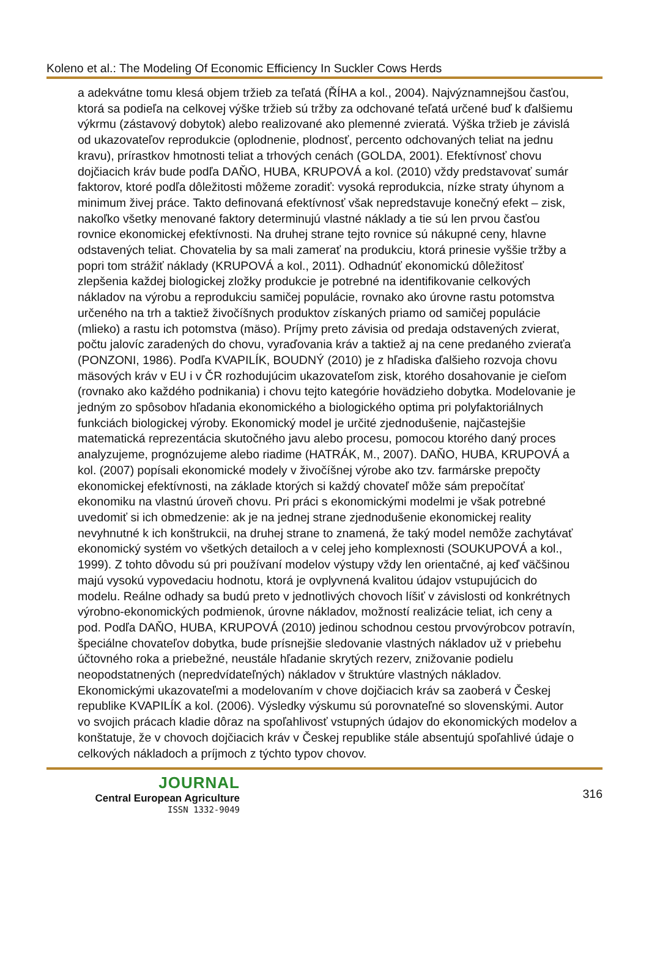Koleno et al.: The Modeling Of Economic Efficiency In Suckler Cows Herds
a adekvátne tomu klesá objem tržieb za teľatá (ŘÍHA a kol., 2004). Najvýznamnejšou časťou, ktorá sa podieľa na celkovej výške tržieb sú tržby za odchované teľatá určené buď k ďalšiemu výkrmu (zástavový dobytok) alebo realizované ako plemenné zvieratá. Výška tržieb je závislá od ukazovateľov reprodukcie (oplodnenie, plodnosť, percento odchovaných teliat na jednu kravu), prírastkov hmotnosti teliat a trhových cenách (GOLDA, 2001). Efektívnosť chovu dojčiacich kráv bude podľa DAŇO, HUBA, KRUPOVÁ a kol. (2010) vždy predstavovať sumár faktorov, ktoré podľa dôležitosti môžeme zoradiť: vysoká reprodukcia, nízke straty úhynom a minimum živej práce. Takto definovaná efektívnosť však nepredstavuje konečný efekt – zisk, nakoľko všetky menované faktory determinujú vlastné náklady a tie sú len prvou časťou rovnice ekonomickej efektívnosti. Na druhej strane tejto rovnice sú nákupné ceny, hlavne odstavených teliat. Chovatelia by sa mali zamerať na produkciu, ktorá prinesie vyššie tržby a popri tom strážiť náklady (KRUPOVÁ a kol., 2011). Odhadnúť ekonomickú dôležitosť zlepšenia každej biologickej zložky produkcie je potrebné na identifikovanie celkových nákladov na výrobu a reprodukciu samičej populácie, rovnako ako úrovne rastu potomstva určeného na trh a taktiež živočíšnych produktov získaných priamo od samičej populácie (mlieko) a rastu ich potomstva (mäso). Príjmy preto závisia od predaja odstavených zvierat, počtu jalovíc zaradených do chovu, vyraďovania kráv a taktiež aj na cene predaného zvieraťa (PONZONI, 1986). Podľa KVAPILÍK, BOUDNÝ (2010) je z hľadiska ďalšieho rozvoja chovu mäsových kráv v EU i v ČR rozhodujúcim ukazovateľom zisk, ktorého dosahovanie je cieľom (rovnako ako každého podnikania) i chovu tejto kategórie hovädzieho dobytka. Modelovanie je jedným zo spôsobov hľadania ekonomického a biologického optima pri polyfaktoriálnych funkciách biologickej výroby. Ekonomický model je určité zjednodušenie, najčastejšie matematická reprezentácia skutočného javu alebo procesu, pomocou ktorého daný proces analyzujeme, prognózujeme alebo riadime (HATRÁK, M., 2007). DAŇO, HUBA, KRUPOVÁ a kol. (2007) popísali ekonomické modely v živočíšnej výrobe ako tzv. farmárske prepočty ekonomickej efektívnosti, na základe ktorých si každý chovateľ môže sám prepočítať ekonomiku na vlastnú úroveň chovu. Pri práci s ekonomickými modelmi je však potrebné uvedomiť si ich obmedzenie: ak je na jednej strane zjednodušenie ekonomickej reality nevyhnutné k ich konštrukcii, na druhej strane to znamená, že taký model nemôže zachytávať ekonomický systém vo všetkých detailoch a v celej jeho komplexnosti (SOUKUPOVÁ a kol., 1999). Z tohto dôvodu sú pri používaní modelov výstupy vždy len orientačné, aj keď väčšinou majú vysokú vypovedaciu hodnotu, ktorá je ovplyvnená kvalitou údajov vstupujúcich do modelu. Reálne odhady sa budú preto v jednotlivých chovoch líšiť v závislosti od konkrétnych výrobno-ekonomických podmienok, úrovne nákladov, možností realizácie teliat, ich ceny a pod. Podľa DAŇO, HUBA, KRUPOVÁ (2010) jedinou schodnou cestou prvovýrobcov potravín, špeciálne chovateľov dobytka, bude prísnejšie sledovanie vlastných nákladov už v priebehu účtovného roka a priebežné, neustále hľadanie skrytých rezerv, znižovanie podielu neopodstatnených (nepredvídateľných) nákladov v štruktúre vlastných nákladov. Ekonomickými ukazovateľmi a modelovaním v chove dojčiacich kráv sa zaoberá v Českej republike KVAPILÍK a kol. (2006). Výsledky výskumu sú porovnateľné so slovenskými. Autor vo svojich prácach kladie dôraz na spoľahlivosť vstupných údajov do ekonomických modelov a konštatuje, že v chovoch dojčiacich kráv v Českej republike stále absentujú spoľahlivé údaje o celkových nákladoch a príjmoch z týchto typov chovov.
JOURNAL
Central European Agriculture
ISSN 1332-9049
316